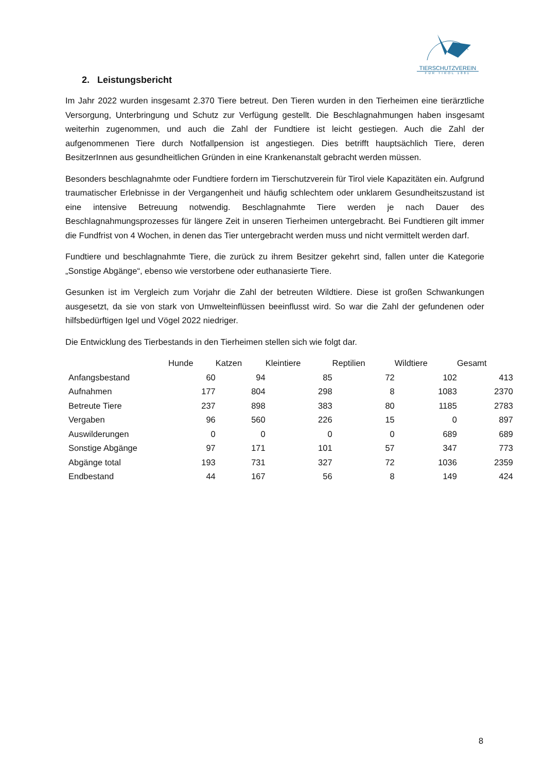TIERSCHUTZVEREIN
FÜR TIROL 1881
2. Leistungsbericht
Im Jahr 2022 wurden insgesamt 2.370 Tiere betreut. Den Tieren wurden in den Tierheimen eine tierärztliche Versorgung, Unterbringung und Schutz zur Verfügung gestellt. Die Beschlagnahmungen haben insgesamt weiterhin zugenommen, und auch die Zahl der Fundtiere ist leicht gestiegen. Auch die Zahl der aufgenommenen Tiere durch Notfallpension ist angestiegen. Dies betrifft hauptsächlich Tiere, deren BesitzerInnen aus gesundheitlichen Gründen in eine Krankenanstalt gebracht werden müssen.
Besonders beschlagnahmte oder Fundtiere fordern im Tierschutzverein für Tirol viele Kapazitäten ein. Aufgrund traumatischer Erlebnisse in der Vergangenheit und häufig schlechtem oder unklarem Gesundheitszustand ist eine intensive Betreuung notwendig. Beschlagnahmte Tiere werden je nach Dauer des Beschlagnahmungsprozesses für längere Zeit in unseren Tierheimen untergebracht. Bei Fundtieren gilt immer die Fundfrist von 4 Wochen, in denen das Tier untergebracht werden muss und nicht vermittelt werden darf.
Fundtiere und beschlagnahmte Tiere, die zurück zu ihrem Besitzer gekehrt sind, fallen unter die Kategorie „Sonstige Abgänge“, ebenso wie verstorbene oder euthanasierte Tiere.
Gesunken ist im Vergleich zum Vorjahr die Zahl der betreuten Wildtiere. Diese ist großen Schwankungen ausgesetzt, da sie von stark von Umwelteinflüssen beeinflusst wird. So war die Zahl der gefundenen oder hilfsbedürftigen Igel und Vögel 2022 niedriger.
Die Entwicklung des Tierbestands in den Tierheimen stellen sich wie folgt dar.
| | Hunde | Katzen | Kleintiere | Reptilien | Wildtiere | Gesamt |
| --- | --- | --- | --- | --- | --- | --- |
| Anfangsbestand | 60 | 94 | 85 | 72 | 102 | 413 |
| Aufnahmen | 177 | 804 | 298 | 8 | 1083 | 2370 |
| Betreute Tiere | 237 | 898 | 383 | 80 | 1185 | 2783 |
| Vergaben | 96 | 560 | 226 | 15 | 0 | 897 |
| Auswilderungen | 0 | 0 | 0 | 0 | 689 | 689 |
| Sonstige Abgänge | 97 | 171 | 101 | 57 | 347 | 773 |
| Abgänge total | 193 | 731 | 327 | 72 | 1036 | 2359 |
| Endbestand | 44 | 167 | 56 | 8 | 149 | 424 |
8